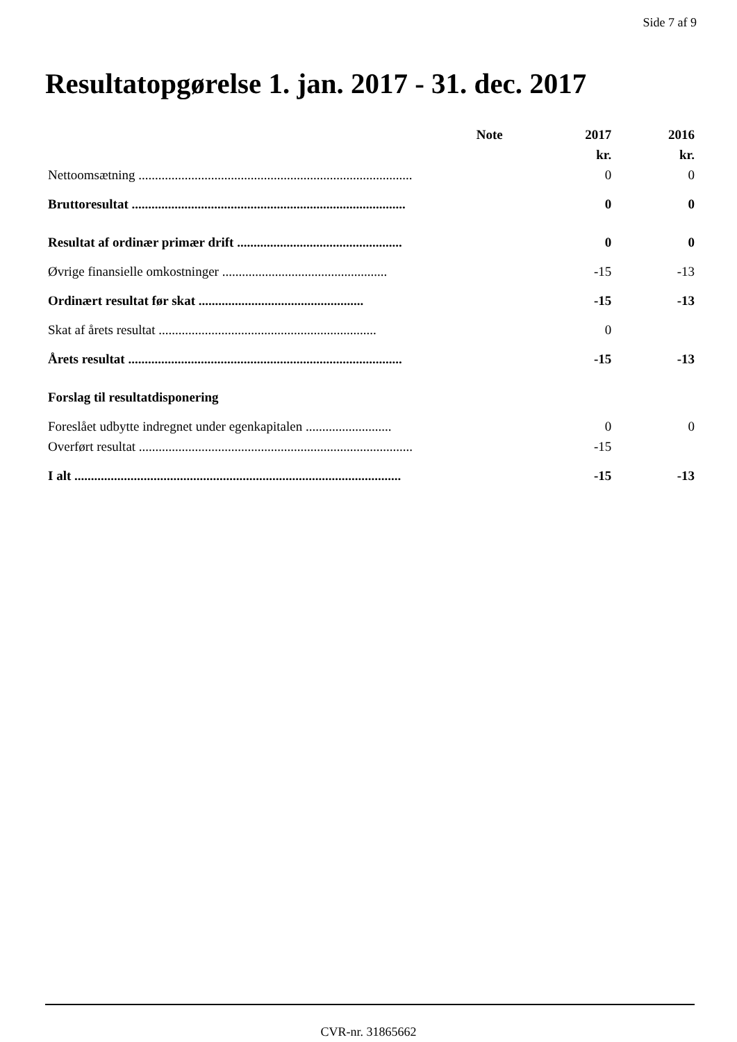Side 7 af 9
Resultatopgørelse 1. jan. 2017 - 31. dec. 2017
| | Note | 2017 | 2016 |
| --- | --- | --- | --- |
| | | kr. | kr. |
| Nettoomsætning ................................................................................... | | 0 | 0 |
| Bruttoresultat ................................................................................... | | 0 | 0 |
| Resultat af ordinær primær drift .................................................. | | 0 | 0 |
| Øvrige finansielle omkostninger .................................................. | | -15 | -13 |
| Ordinært resultat før skat .................................................. | | -15 | -13 |
| Skat af årets resultat .................................................................. | | 0 | |
| Årets resultat ................................................................................... | | -15 | -13 |
| Forslag til resultatdisponering | | | |
| Foreslået udbytte indregnet under egenkapitalen .......................... | | 0 | 0 |
| Overført resultat ................................................................................... | | -15 | |
| I alt ................................................................................................... | | -15 | -13 |
CVR-nr. 31865662